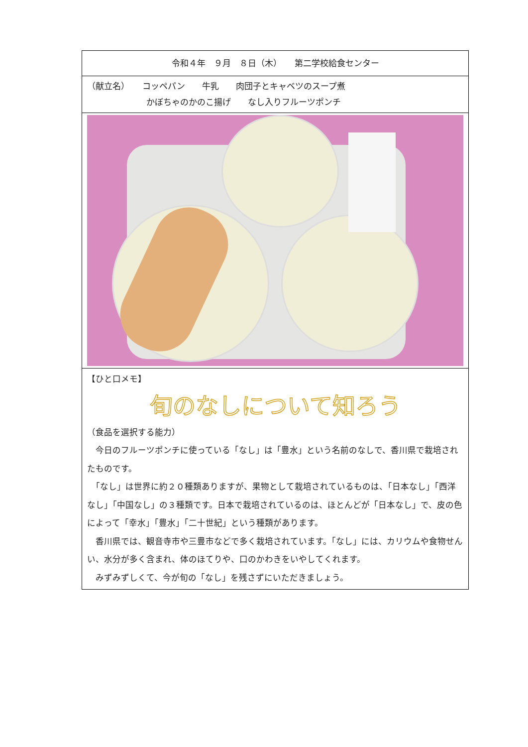令和４年　９月　８日（木）　　第二学校給食センター
（献立名）　　コッペパン　　牛乳　　肉団子とキャベツのスープ煮
　　　　　　　かぼちゃのかのこ揚げ　　なし入りフルーツポンチ
【ひと口メモ】
旬のなしについて知ろう
（食品を選択する能力）
　今日のフルーツポンチに使っている「なし」は「豊水」という名前のなしで、香川県で栽培されたものです。
　「なし」は世界に約２０種類ありますが、果物として栽培されているものは、「日本なし」「西洋なし」「中国なし」の３種類です。日本で栽培されているのは、ほとんどが「日本なし」で、皮の色によって「幸水」「豊水」「二十世紀」という種類があります。
　香川県では、観音寺市や三豊市などで多く栽培されています。「なし」には、カリウムや食物せんい、水分が多く含まれ、体のほてりや、口のかわきをいやしてくれます。
　みずみずしくて、今が旬の「なし」を残さずにいただきましょう。